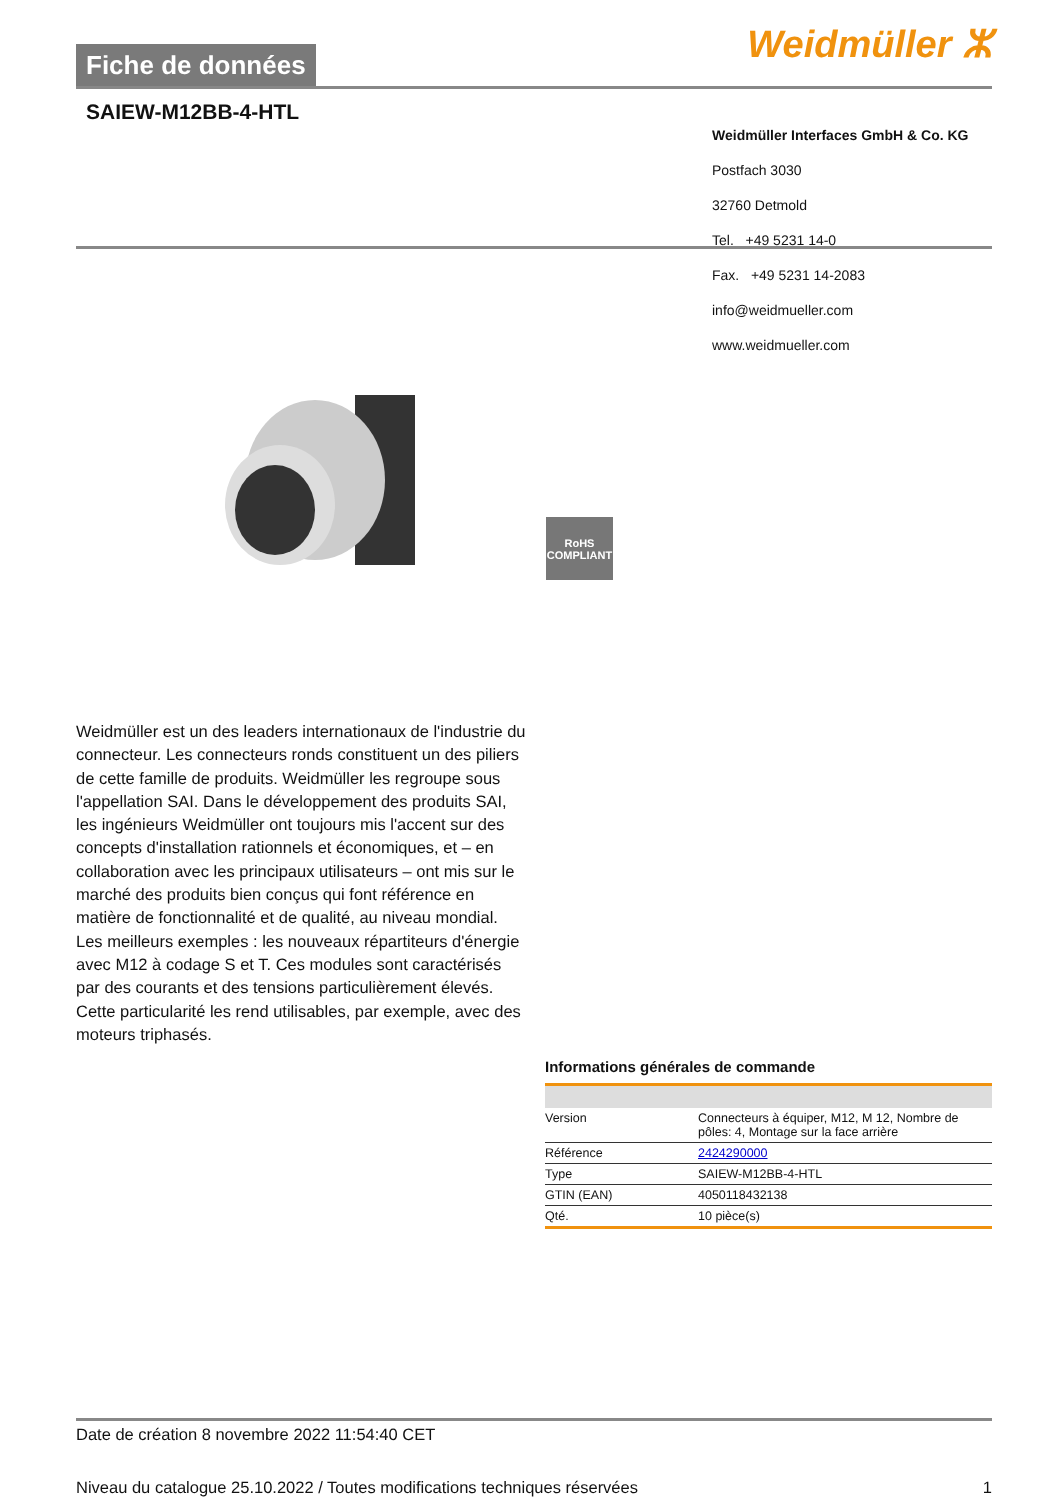Fiche de données Weidmüller ⵣ
SAIEW-M12BB-4-HTL
Weidmüller Interfaces GmbH & Co. KG
Postfach 3030
32760 Detmold
Tel. +49 5231 14-0
Fax. +49 5231 14-2083
info@weidmueller.com
www.weidmueller.com
RoHS
COMPLIANT
Weidmüller est un des leaders internationaux de l'industrie du connecteur. Les connecteurs ronds constituent un des piliers de cette famille de produits. Weidmüller les regroupe sous l'appellation SAI. Dans le développement des produits SAI, les ingénieurs Weidmüller ont toujours mis l'accent sur des concepts d'installation rationnels et économiques, et – en collaboration avec les principaux utilisateurs – ont mis sur le marché des produits bien conçus qui font référence en matière de fonctionnalité et de qualité, au niveau mondial. Les meilleurs exemples : les nouveaux répartiteurs d'énergie avec M12 à codage S et T. Ces modules sont caractérisés par des courants et des tensions particulièrement élevés. Cette particularité les rend utilisables, par exemple, avec des moteurs triphasés.
Informations générales de commande
| Version | Connecteurs à équiper, M12, M 12, Nombre de pôles: 4, Montage sur la face arrière |
| Référence | 2424290000 |
| Type | SAIEW-M12BB-4-HTL |
| GTIN (EAN) | 4050118432138 |
| Qté. | 10 pièce(s) |
Date de création 8 novembre 2022 11:54:40 CET
Niveau du catalogue 25.10.2022 / Toutes modifications techniques réservées 1